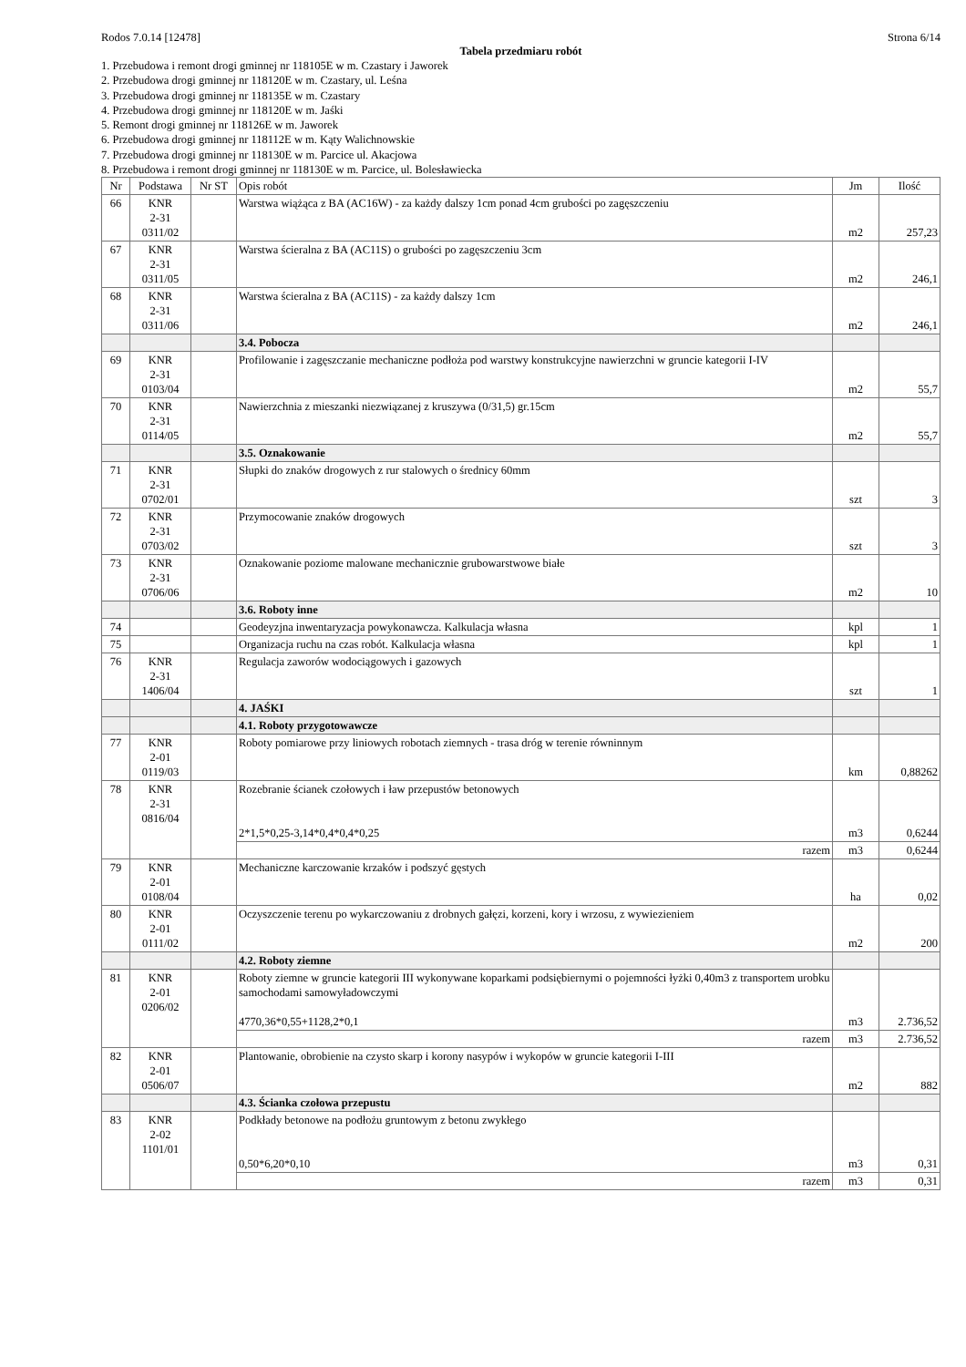Rodos 7.0.14 [12478] Strona 6/14
Tabela przedmiaru robót
1. Przebudowa i remont drogi gminnej nr 118105E w m. Czastary i Jaworek
2. Przebudowa drogi gminnej nr 118120E w m. Czastary, ul. Leśna
3. Przebudowa drogi gminnej nr 118135E w m. Czastary
4. Przebudowa drogi gminnej nr 118120E w m. Jaśki
5. Remont drogi gminnej nr 118126E w m. Jaworek
6. Przebudowa drogi gminnej nr 118112E w m. Kąty Walichnowskie
7. Przebudowa drogi gminnej nr 118130E w m. Parcice ul. Akacjowa
8. Przebudowa i remont drogi gminnej nr 118130E w m. Parcice, ul. Bolesławiecka
| Nr | Podstawa | Nr ST | Opis robót | Jm | Ilość |
| --- | --- | --- | --- | --- | --- |
| 66 | KNR 2-31 0311/02 | | Warstwa wiążąca z BA (AC16W) - za każdy dalszy 1cm ponad 4cm grubości po zagęszczeniu | m2 | 257,23 |
| 67 | KNR 2-31 0311/05 | | Warstwa ścieralna z BA (AC11S) o grubości po zagęszczeniu 3cm | m2 | 246,1 |
| 68 | KNR 2-31 0311/06 | | Warstwa ścieralna z BA (AC11S) - za każdy dalszy 1cm | m2 | 246,1 |
| | | | 3.4. Pobocza | | |
| 69 | KNR 2-31 0103/04 | | Profilowanie i zagęszczanie mechaniczne podłoża pod warstwy konstrukcyjne nawierzchni w gruncie kategorii I-IV | m2 | 55,7 |
| 70 | KNR 2-31 0114/05 | | Nawierzchnia z mieszanki niezwiązanej z kruszywa (0/31,5) gr.15cm | m2 | 55,7 |
| | | | 3.5. Oznakowanie | | |
| 71 | KNR 2-31 0702/01 | | Słupki do znaków drogowych z rur stalowych o średnicy 60mm | szt | 3 |
| 72 | KNR 2-31 0703/02 | | Przymocowanie znaków drogowych | szt | 3 |
| 73 | KNR 2-31 0706/06 | | Oznakowanie poziome malowane mechanicznie grubowarstwowe białe | m2 | 10 |
| | | | 3.6. Roboty inne | | |
| 74 | | | Geodeyzjna inwentaryzacja powykonawcza. Kalkulacja własna | kpl | 1 |
| 75 | | | Organizacja ruchu na czas robót. Kalkulacja własna | kpl | 1 |
| 76 | KNR 2-31 1406/04 | | Regulacja zaworów wodociągowych i gazowych | szt | 1 |
| | | | 4. JAŚKI | | |
| | | | 4.1. Roboty przygotowawcze | | |
| 77 | KNR 2-01 0119/03 | | Roboty pomiarowe przy liniowych robotach ziemnych - trasa dróg w terenie równinnym | km | 0,88262 |
| 78 | KNR 2-31 0816/04 | | Rozebranie ścianek czołowych i ław przepustów betonowych 2*1,5*0,25-3,14*0,4*0,4*0,25 | m3 | 0,6244 |
| | | | razem | m3 | 0,6244 |
| 79 | KNR 2-01 0108/04 | | Mechaniczne karczowanie krzaków i podszyć gęstych | ha | 0,02 |
| 80 | KNR 2-01 0111/02 | | Oczyszczenie terenu po wykarczowaniu z drobnych gałęzi, korzeni, kory i wrzosu, z wywiezieniem | m2 | 200 |
| | | | 4.2. Roboty ziemne | | |
| 81 | KNR 2-01 0206/02 | | Roboty ziemne w gruncie kategorii III wykonywane koparkami podsiębiernymi o pojemności łyżki 0,40m3 z transportem urobku samochodami samowyładowczymi 4770,36*0,55+1128,2*0,1 | m3 | 2.736,52 |
| | | | razem | m3 | 2.736,52 |
| 82 | KNR 2-01 0506/07 | | Plantowanie, obrobienie na czysto skarp i korony nasypów i wykopów w gruncie kategorii I-III | m2 | 882 |
| | | | 4.3. Ścianka czołowa przepustu | | |
| 83 | KNR 2-02 1101/01 | | Podkłady betonowe na podłożu gruntowym z betonu zwykłego 0,50*6,20*0,10 | m3 | 0,31 |
| | | | razem | m3 | 0,31 |